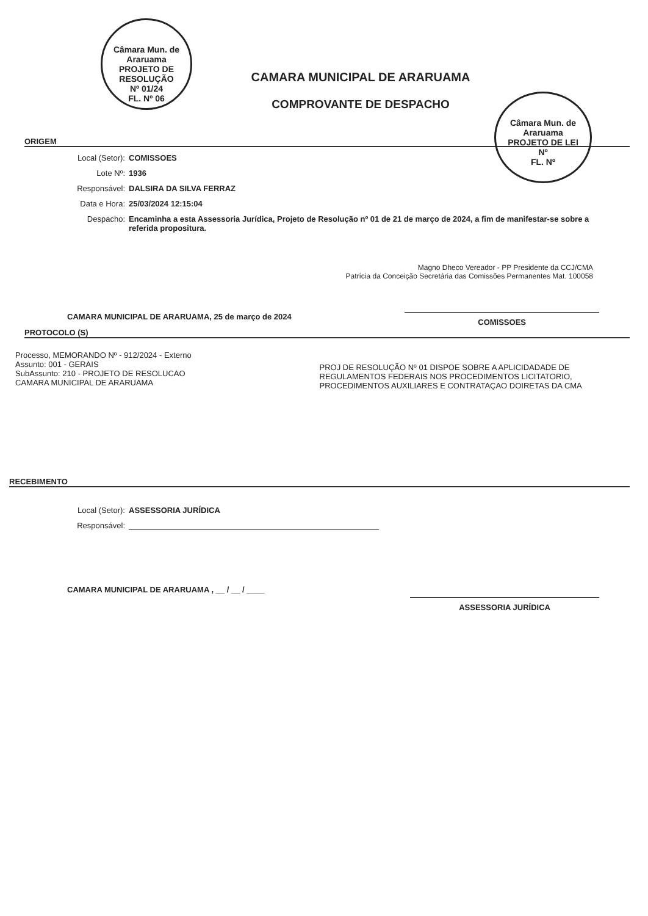Câmara Mun. de Araruama
PROJETO DE RESOLUÇÃO
Nº 01/24
FL. Nº 06
Câmara Mun. de Araruama
PROJETO DE LEI
Nº
FL. Nº
CAMARA MUNICIPAL DE ARARUAMA
COMPROVANTE DE DESPACHO
ORIGEM
Local (Setor): COMISSOES
Lote Nº: 1936
Responsável: DALSIRA DA SILVA FERRAZ
Data e Hora: 25/03/2024 12:15:04
Despacho: Encaminha a esta Assessoria Jurídica, Projeto de Resolução nº 01 de 21 de março de 2024, a fim de manifestar-se sobre a referida propositura.
Magno Dheco Vereador - PP Presidente da CCJ/CMA
Patrícia da Conceição Secretária das Comissões Permanentes Mat. 100058
CAMARA MUNICIPAL DE ARARUAMA, 25 de março de 2024 COMISSOES
PROTOCOLO (S)
Processo, MEMORANDO Nº - 912/2024 - Externo
Assunto: 001 - GERAIS
SubAssunto: 210 - PROJETO DE RESOLUCAO
CAMARA MUNICIPAL DE ARARUAMA
PROJ DE RESOLUÇÃO Nº 01 DISPOE SOBRE A APLICIDADADE DE REGULAMENTOS FEDERAIS NOS PROCEDIMENTOS LICITATORIO, PROCEDIMENTOS AUXILIARES E CONTRATAÇAO DOIRETAS DA CMA
RECEBIMENTO
Local (Setor): ASSESSORIA JURÍDICA
Responsável:
CAMARA MUNICIPAL DE ARARUAMA , __ / __ / ____ ASSESSORIA JURÍDICA